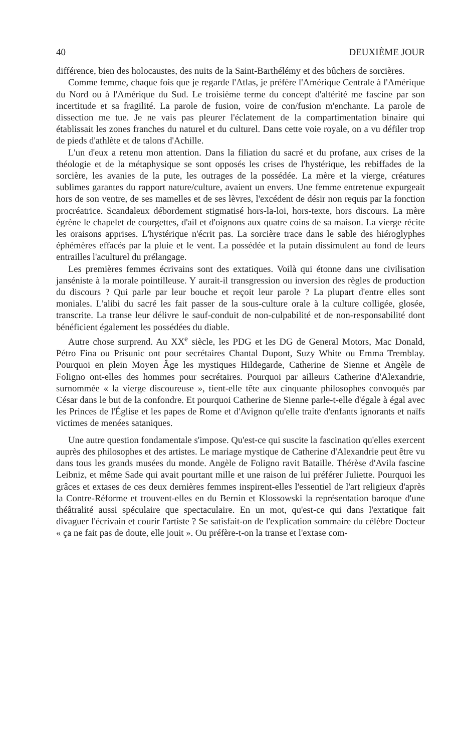40 DEUXIÈME JOUR
différence, bien des holocaustes, des nuits de la Saint-Barthélémy et des bûchers de sorcières.
Comme femme, chaque fois que je regarde l'Atlas, je préfère l'Amérique Centrale à l'Amérique du Nord ou à l'Amérique du Sud. Le troisième terme du concept d'altérité me fascine par son incertitude et sa fragilité. La parole de fusion, voire de con/fusion m'enchante. La parole de dissection me tue. Je ne vais pas pleurer l'éclatement de la compartimentation binaire qui établissait les zones franches du naturel et du culturel. Dans cette voie royale, on a vu défiler trop de pieds d'athlète et de talons d'Achille.
L'un d'eux a retenu mon attention. Dans la filiation du sacré et du profane, aux crises de la théologie et de la métaphysique se sont opposés les crises de l'hystérique, les rebiffades de la sorcière, les avanies de la pute, les outrages de la possédée. La mère et la vierge, créatures sublimes garantes du rapport nature/culture, avaient un envers. Une femme entretenue expurgeait hors de son ventre, de ses mamelles et de ses lèvres, l'excédent de désir non requis par la fonction procréatrice. Scandaleux débordement stigmatisé hors-la-loi, hors-texte, hors discours. La mère égrène le chapelet de courgettes, d'ail et d'oignons aux quatre coins de sa maison. La vierge récite les oraisons apprises. L'hystérique n'écrit pas. La sorcière trace dans le sable des hiéroglyphes éphémères effacés par la pluie et le vent. La possédée et la putain dissimulent au fond de leurs entrailles l'aculturel du prélangage.
Les premières femmes écrivains sont des extatiques. Voilà qui étonne dans une civilisation janséniste à la morale pointilleuse. Y aurait-il transgression ou inversion des règles de production du discours ? Qui parle par leur bouche et reçoit leur parole ? La plupart d'entre elles sont moniales. L'alibi du sacré les fait passer de la sous-culture orale à la culture colligée, glosée, transcrite. La transe leur délivre le sauf-conduit de non-culpabilité et de non-responsabilité dont bénéficient également les possédées du diable.
Autre chose surprend. Au XX<sup>e</sup> siècle, les PDG et les DG de General Motors, Mac Donald, Pétro Fina ou Prisunic ont pour secrétaires Chantal Dupont, Suzy White ou Emma Tremblay. Pourquoi en plein Moyen Âge les mystiques Hildegarde, Catherine de Sienne et Angèle de Foligno ont-elles des hommes pour secrétaires. Pourquoi par ailleurs Catherine d'Alexandrie, surnommée « la vierge discoureuse », tient-elle tête aux cinquante philosophes convoqués par César dans le but de la confondre. Et pourquoi Catherine de Sienne parle-t-elle d'égale à égal avec les Princes de l'Église et les papes de Rome et d'Avignon qu'elle traite d'enfants ignorants et naïfs victimes de menées sataniques.
Une autre question fondamentale s'impose. Qu'est-ce qui suscite la fascination qu'elles exercent auprès des philosophes et des artistes. Le mariage mystique de Catherine d'Alexandrie peut être vu dans tous les grands musées du monde. Angèle de Foligno ravit Bataille. Thérèse d'Avila fascine Leibniz, et même Sade qui avait pourtant mille et une raison de lui préférer Juliette. Pourquoi les grâces et extases de ces deux dernières femmes inspirent-elles l'essentiel de l'art religieux d'après la Contre-Réforme et trouvent-elles en du Bernin et Klossowski la représentation baroque d'une théâtralité aussi spéculaire que spectaculaire. En un mot, qu'est-ce qui dans l'extatique fait divaguer l'écrivain et courir l'artiste ? Se satisfait-on de l'explication sommaire du célèbre Docteur « ça ne fait pas de doute, elle jouit ». Ou préfère-t-on la transe et l'extase com-